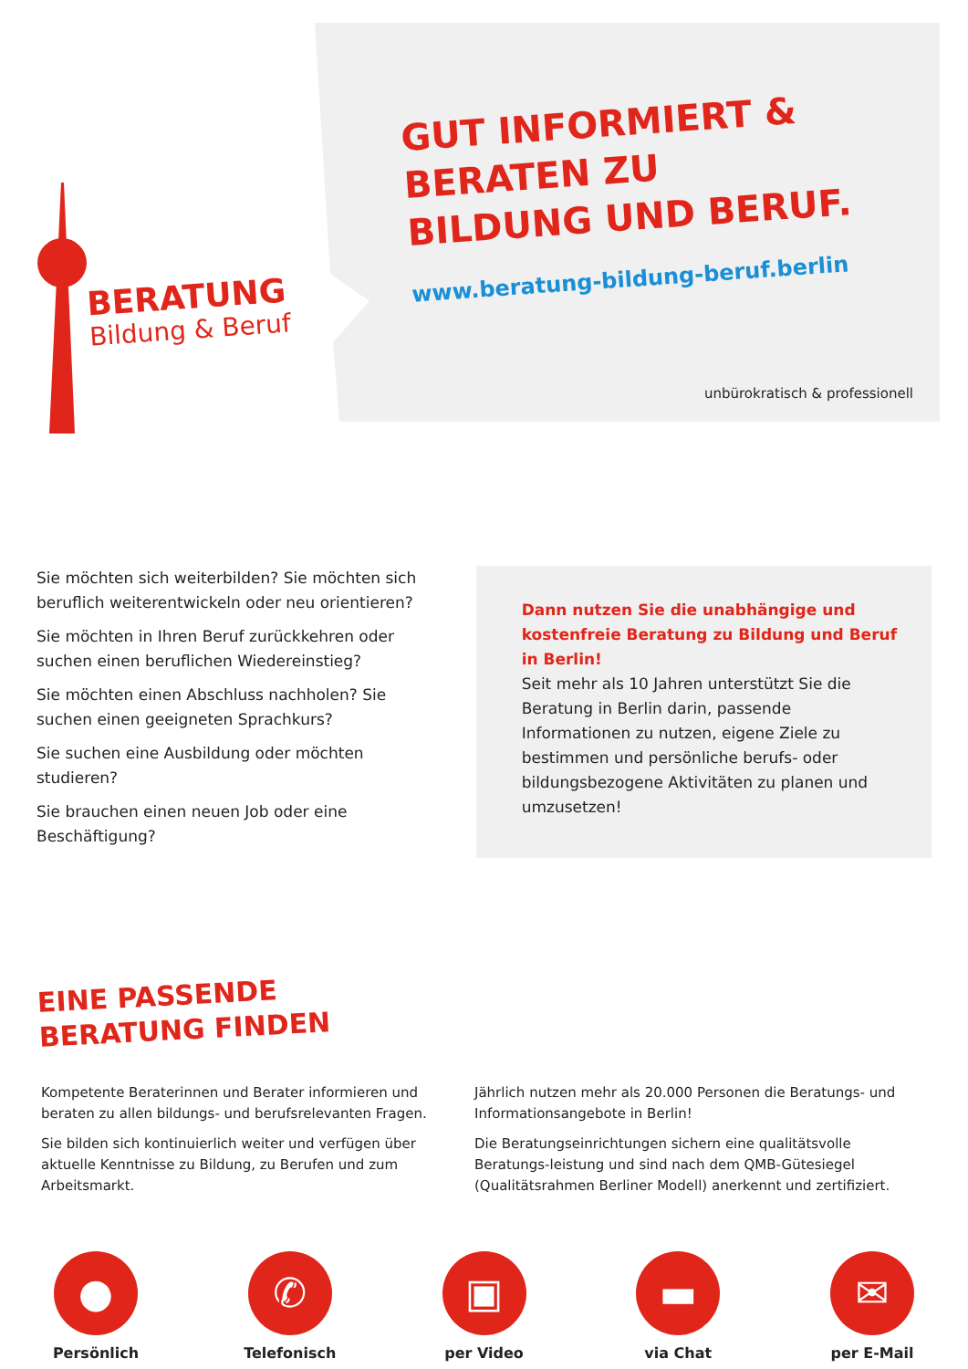BERATUNG
Bildung & Beruf
GUT INFORMIERT &
BERATEN ZU
BILDUNG UND BERUF.
www.beratung-bildung-beruf.berlin
unbürokratisch & professionell
Sie möchten sich weiterbilden? Sie möchten sich beruflich weiterentwickeln oder neu orientieren?
Sie möchten in Ihren Beruf zurückkehren oder suchen einen beruflichen Wiedereinstieg?
Sie möchten einen Abschluss nachholen? Sie suchen einen geeigneten Sprachkurs?
Sie suchen eine Ausbildung oder möchten studieren?
Sie brauchen einen neuen Job oder eine Beschäftigung?
Dann nutzen Sie die unabhängige und kostenfreie Beratung zu Bildung und Beruf in Berlin!
Seit mehr als 10 Jahren unterstützt Sie die Beratung in Berlin darin, passende Informationen zu nutzen, eigene Ziele zu bestimmen und persönliche berufs- oder bildungsbezogene Aktivitäten zu planen und umzusetzen!
EINE PASSENDE
BERATUNG FINDEN
Kompetente Beraterinnen und Berater informieren und beraten zu allen bildungs- und berufsrelevanten Fragen.
Sie bilden sich kontinuierlich weiter und verfügen über aktuelle Kenntnisse zu Bildung, zu Berufen und zum Arbeitsmarkt.
Jährlich nutzen mehr als 20.000 Personen die Beratungs- und Informationsangebote in Berlin!
Die Beratungseinrichtungen sichern eine qualitätsvolle Beratungs-leistung und sind nach dem QMB-Gütesiegel (Qualitätsrahmen Berliner Modell) anerkennt und zertifiziert.
●
Persönlich
✆
Telefonisch
▣
per Video
▬
via Chat
✉
per E-Mail